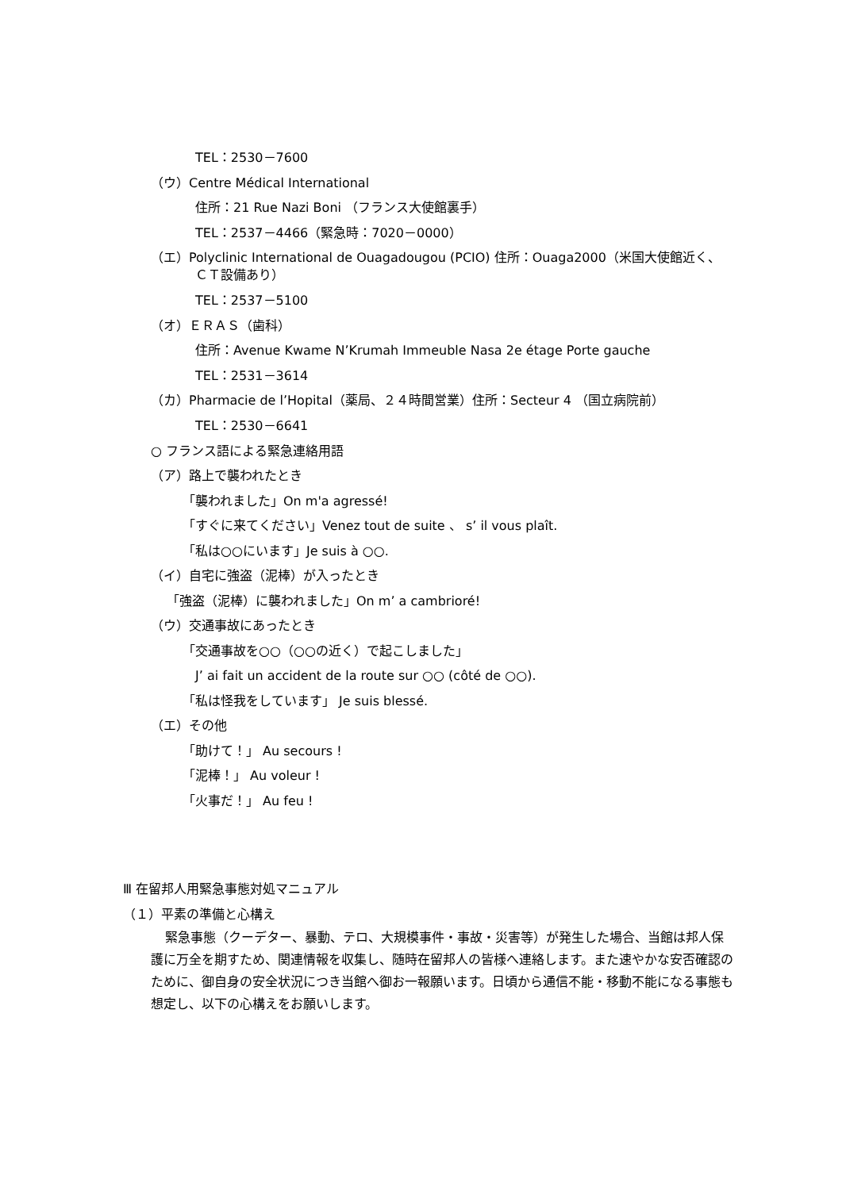TEL：2530－7600
（ウ）Centre Médical International
住所：21 Rue Nazi Boni （フランス大使館裏手）
TEL：2537－4466（緊急時：7020－0000）
（エ）Polyclinic International de Ouagadougou (PCIO) 住所：Ouaga2000（米国大使館近く、ＣＴ設備あり）
TEL：2537－5100
（オ）ＥＲＡＳ（歯科）
住所：Avenue Kwame N’Krumah Immeuble Nasa 2e étage Porte gauche
TEL：2531－3614
（カ）Pharmacie de l’Hopital（薬局、２４時間営業）住所：Secteur 4 （国立病院前）
TEL：2530－6641
○ フランス語による緊急連絡用語
（ア）路上で襲われたとき
「襲われました」On m'a agressé!
「すぐに来てください」Venez tout de suite 、 s’ il vous plaît.
「私は○○にいます」Je suis à ○○.
（イ）自宅に強盗（泥棒）が入ったとき
「強盗（泥棒）に襲われました」On m’ a cambrioré!
（ウ）交通事故にあったとき
「交通事故を○○（○○の近く）で起こしました」
J’ ai fait un accident de la route sur ○○ (côté de ○○).
「私は怪我をしています」 Je suis blessé.
（エ）その他
「助けて！」 Au secours !
「泥棒！」 Au voleur !
「火事だ！」 Au feu !
Ⅲ 在留邦人用緊急事態対処マニュアル
（１）平素の準備と心構え
緊急事態（クーデター、暴動、テロ、大規模事件・事故・災害等）が発生した場合、当館は邦人保護に万全を期すため、関連情報を収集し、随時在留邦人の皆様へ連絡します。また速やかな安否確認のために、御自身の安全状況につき当館へ御お一報願います。日頃から通信不能・移動不能になる事態も想定し、以下の心構えをお願いします。